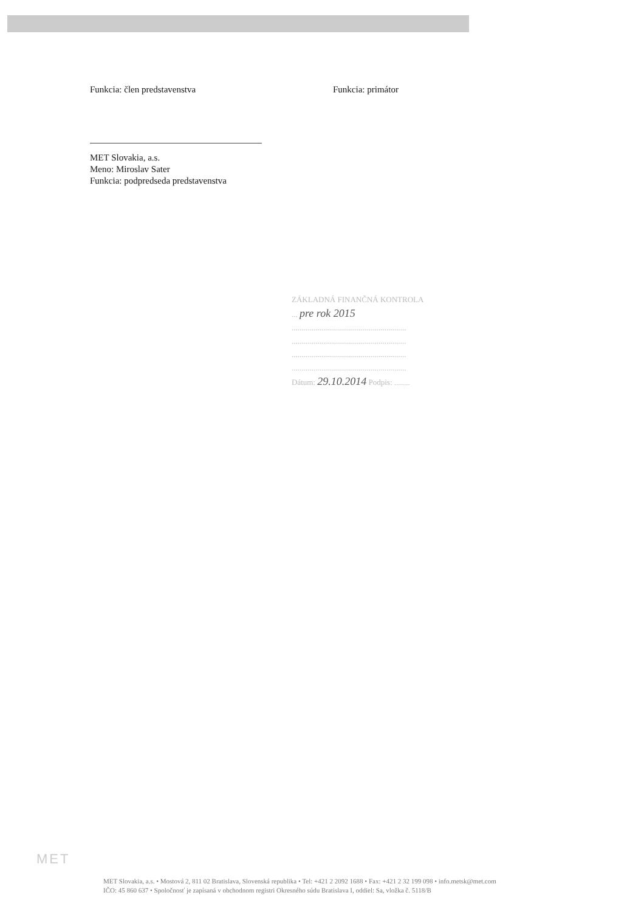Funkcia: člen predstavenstva
MET Slovakia, a.s.
Meno: Miroslav Sater
Funkcia: podpredseda predstavenstva
Funkcia: primátor
ZÁKLADNÁ FINANČNÁ KONTROLA
... pre rok 2015
..........................................................
..........................................................
..........................................................
..........................................................
Dátum: 29.10.2014 Podpis: ........
MET
MET Slovakia, a.s. • Mostová 2, 811 02 Bratislava, Slovenská republika • Tel: +421 2 2092 1688 • Fax: +421 2 32 199 098 • info.metsk@met.com
IČO: 45 860 637 • Spoločnosť je zapísaná v obchodnom registri Okresného súdu Bratislava I, oddiel: Sa, vložka č. 5118/B